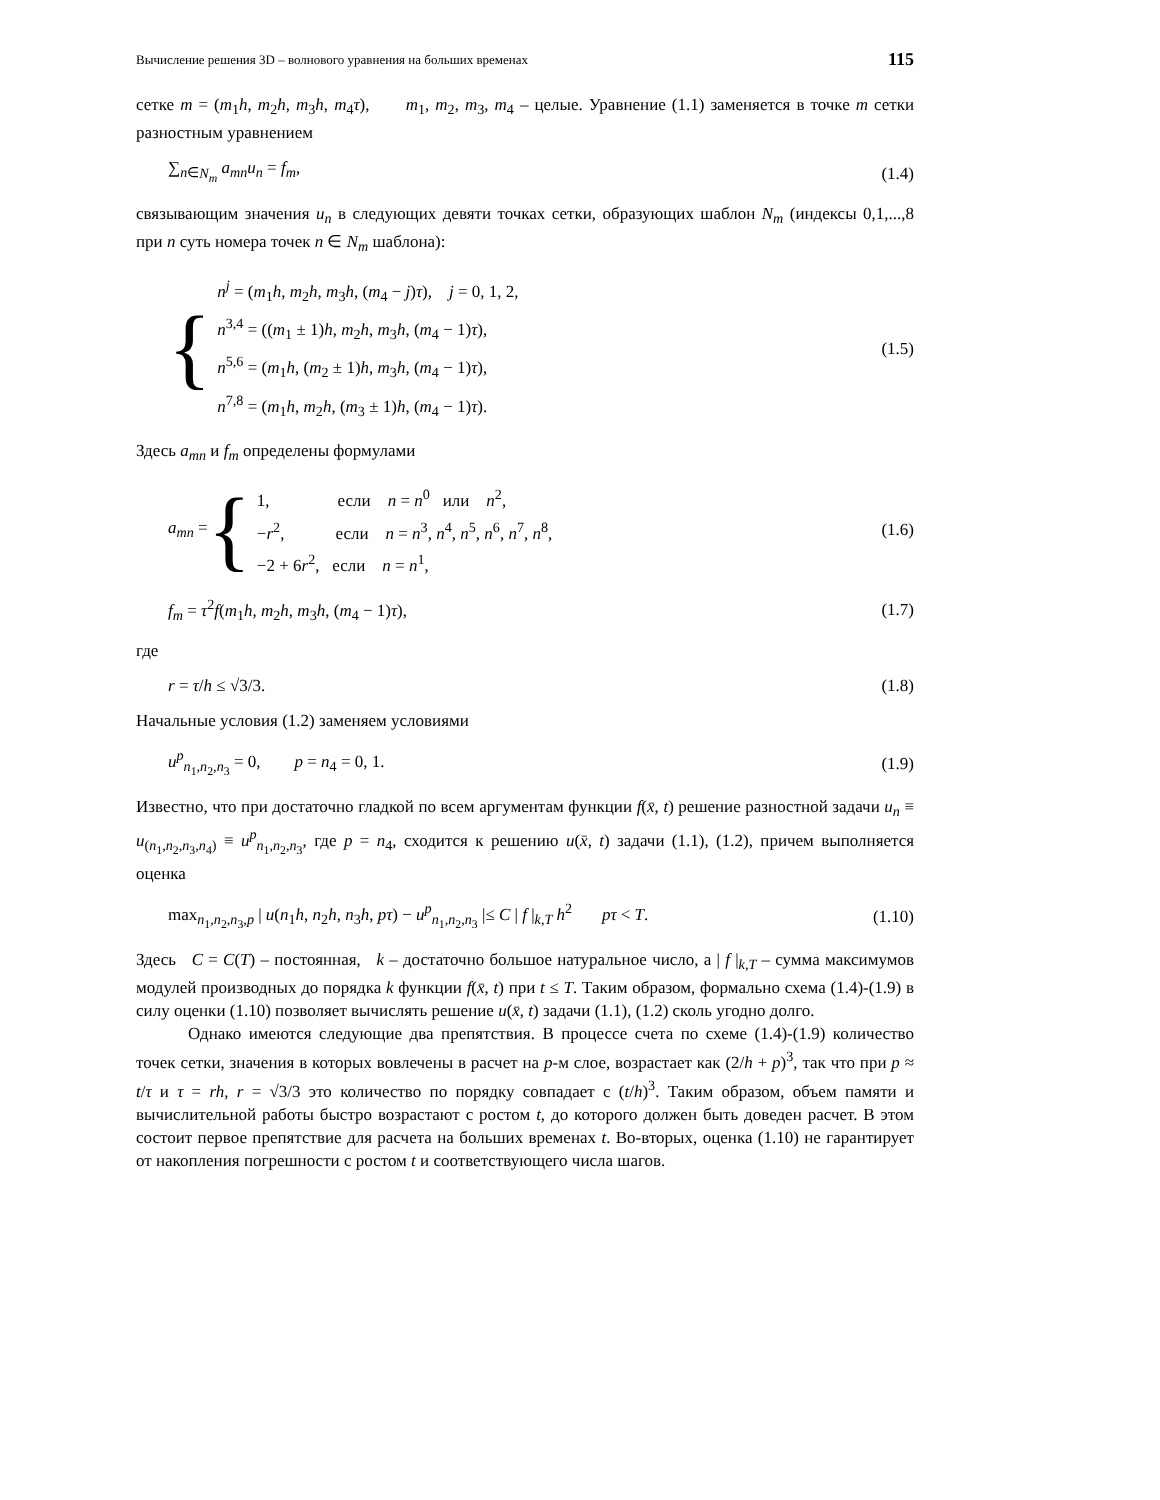Вычисление решения 3D – волнового уравнения на больших временах 115
сетке m = (m<sub>1</sub>h, m<sub>2</sub>h, m<sub>3</sub>h, m<sub>4</sub>τ), m<sub>1</sub>, m<sub>2</sub>, m<sub>3</sub>, m<sub>4</sub> – целые. Уравнение (1.1) заменяется в точке m сетки разностным уравнением
∑<sub>n∈N<sub>m</sub></sub> a<sub>mn</sub>u<sub>n</sub> = f<sub>m</sub>, (1.4)
связывающим значения u<sub>n</sub> в следующих девяти точках сетки, образующих шаблон N<sub>m</sub> (индексы 0,1,...,8 при n суть номера точек n ∈ N<sub>m</sub> шаблона):
{
n<sup>j</sup> = (m<sub>1</sub>h, m<sub>2</sub>h, m<sub>3</sub>h, (m<sub>4</sub> − j)τ), j = 0, 1, 2,
n<sup>3,4</sup> = ((m<sub>1</sub> ± 1)h, m<sub>2</sub>h, m<sub>3</sub>h, (m<sub>4</sub> − 1)τ),
n<sup>5,6</sup> = (m<sub>1</sub>h, (m<sub>2</sub> ± 1)h, m<sub>3</sub>h, (m<sub>4</sub> − 1)τ),
n<sup>7,8</sup> = (m<sub>1</sub>h, m<sub>2</sub>h, (m<sub>3</sub> ± 1)h, (m<sub>4</sub> − 1)τ).
(1.5)
Здесь a<sub>mn</sub> и f<sub>m</sub> определены формулами
a<sub>mn</sub> = {
1, если n = n<sup>0</sup> или n<sup>2</sup>,
−r<sup>2</sup>, если n = n<sup>3</sup>, n<sup>4</sup>, n<sup>5</sup>, n<sup>6</sup>, n<sup>7</sup>, n<sup>8</sup>,
−2 + 6r<sup>2</sup>, если n = n<sup>1</sup>,
(1.6)
f<sub>m</sub> = τ<sup>2</sup>f(m<sub>1</sub>h, m<sub>2</sub>h, m<sub>3</sub>h, (m<sub>4</sub> − 1)τ), (1.7)
где
r = τ/h ≤ √3/3. (1.8)
Начальные условия (1.2) заменяем условиями
u<sup>p</sup><sub>n<sub>1</sub>,n<sub>2</sub>,n<sub>3</sub></sub> = 0, p = n<sub>4</sub> = 0, 1. (1.9)
Известно, что при достаточно гладкой по всем аргументам функции f(x̄, t) решение разностной задачи u<sub>n</sub> ≡ u<sub>(n<sub>1</sub>,n<sub>2</sub>,n<sub>3</sub>,n<sub>4</sub>)</sub> ≡ u<sup>p</sup><sub>n<sub>1</sub>,n<sub>2</sub>,n<sub>3</sub></sub>, где p = n<sub>4</sub>, сходится к решению u(x̄, t) задачи (1.1), (1.2), причем выполняется оценка
max<sub>n<sub>1</sub>,n<sub>2</sub>,n<sub>3</sub>,p</sub> | u(n<sub>1</sub>h, n<sub>2</sub>h, n<sub>3</sub>h, pτ) − u<sup>p</sup><sub>n<sub>1</sub>,n<sub>2</sub>,n<sub>3</sub></sub> |≤ C | f |<sub>k,T</sub> h<sup>2</sup> pτ < T. (1.10)
Здесь C = C(T) – постоянная, k – достаточно большое натуральное число, а | f |<sub>k,T</sub> – сумма максимумов модулей производных до порядка k функции f(x̄, t) при t ≤ T. Таким образом, формально схема (1.4)-(1.9) в силу оценки (1.10) позволяет вычислять решение u(x̄, t) задачи (1.1), (1.2) сколь угодно долго.
Однако имеются следующие два препятствия. В процессе счета по схеме (1.4)-(1.9) количество точек сетки, значения в которых вовлечены в расчет на p-м слое, возрастает как (2/h + p)<sup>3</sup>, так что при p ≈ t/τ и τ = rh, r = √3/3 это количество по порядку совпадает с (t/h)<sup>3</sup>. Таким образом, объем памяти и вычислительной работы быстро возрастают с ростом t, до которого должен быть доведен расчет. В этом состоит первое препятствие для расчета на больших временах t. Во-вторых, оценка (1.10) не гарантирует от накопления погрешности с ростом t и соответствующего числа шагов.